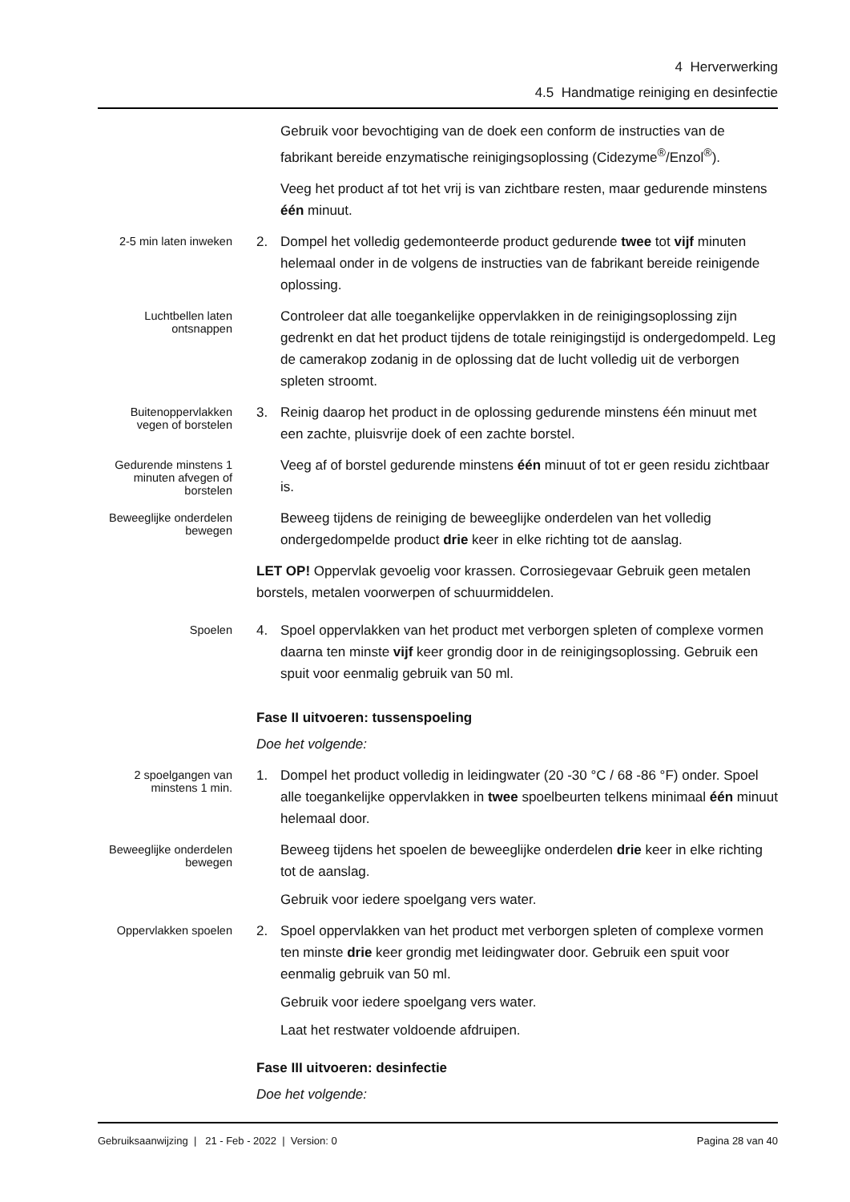4 Herverwerking
4.5 Handmatige reiniging en desinfectie
Gebruik voor bevochtiging van de doek een conform de instructies van de fabrikant bereide enzymatische reinigingsoplossing (Cidezyme<sup>®</sup>/Enzol<sup>®</sup>).
Veeg het product af tot het vrij is van zichtbare resten, maar gedurende minstens één minuut.
2-5 min laten inweken
2. Dompel het volledig gedemonteerde product gedurende twee tot vijf minuten helemaal onder in de volgens de instructies van de fabrikant bereide reinigende oplossing.
Luchtbellen laten ontsnappen
Controleer dat alle toegankelijke oppervlakken in de reinigingsoplossing zijn gedrenkt en dat het product tijdens de totale reinigingstijd is ondergedompeld. Leg de camerakop zodanig in de oplossing dat de lucht volledig uit de verborgen spleten stroomt.
Buitenoppervlakken vegen of borstelen
3. Reinig daarop het product in de oplossing gedurende minstens één minuut met een zachte, pluisvrije doek of een zachte borstel.
Gedurende minstens 1 minuten afvegen of borstelen
Veeg af of borstel gedurende minstens één minuut of tot er geen residu zichtbaar is.
Beweeglijke onderdelen bewegen
Beweeg tijdens de reiniging de beweeglijke onderdelen van het volledig ondergedompelde product drie keer in elke richting tot de aanslag.
LET OP! Oppervlak gevoelig voor krassen. Corrosiegevaar Gebruik geen metalen borstels, metalen voorwerpen of schuurmiddelen.
Spoelen
4. Spoel oppervlakken van het product met verborgen spleten of complexe vormen daarna ten minste vijf keer grondig door in de reinigingsoplossing. Gebruik een spuit voor eenmalig gebruik van 50 ml.
Fase II uitvoeren: tussenspoeling
Doe het volgende:
2 spoelgangen van minstens 1 min.
1. Dompel het product volledig in leidingwater (20 -30 °C / 68 -86 °F) onder. Spoel alle toegankelijke oppervlakken in twee spoelbeurten telkens minimaal één minuut helemaal door.
Beweeglijke onderdelen bewegen
Beweeg tijdens het spoelen de beweeglijke onderdelen drie keer in elke richting tot de aanslag.
Gebruik voor iedere spoelgang vers water.
Oppervlakken spoelen
2. Spoel oppervlakken van het product met verborgen spleten of complexe vormen ten minste drie keer grondig met leidingwater door. Gebruik een spuit voor eenmalig gebruik van 50 ml.
Gebruik voor iedere spoelgang vers water.
Laat het restwater voldoende afdruipen.
Fase III uitvoeren: desinfectie
Doe het volgende:
Gebruiksaanwijzing | 21 - Feb - 2022 | Version: 0 Pagina 28 van 40